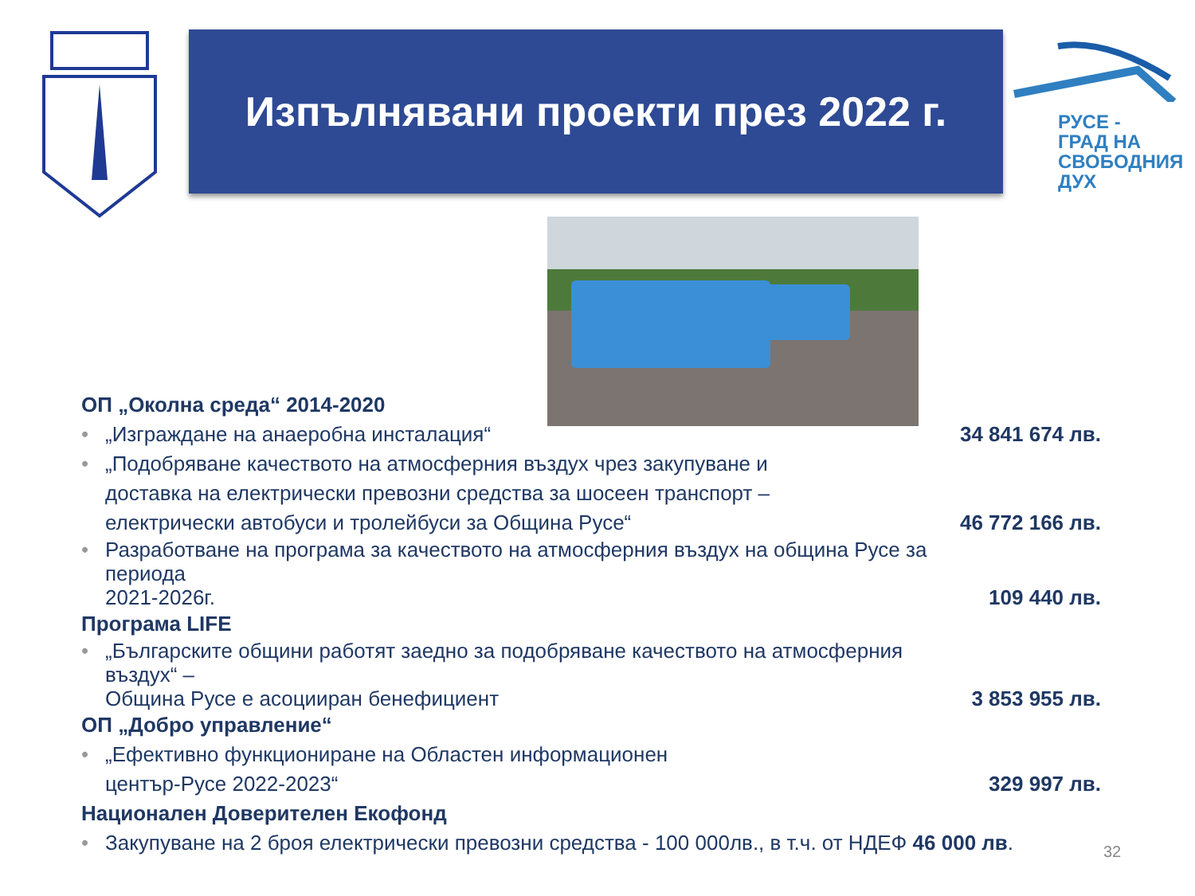Изпълнявани проекти през 2022 г.
РУСЕ -
ГРАД НА
СВОБОДНИЯ
ДУХ
ОП „Околна среда“ 2014-2020
„Изграждане на анаеробна инсталация“34 841 674 лв.
„Подобряване качеството на атмосферния въздух чрез закупуване и
доставка на електрически превозни средства за шосеен транспорт –
електрически автобуси и тролейбуси за Община Русе“46 772 166 лв.
Разработване на програма за качеството на атмосферния въздух на община Русе за периода
2021-2026г. 109 440 лв.
Програма LIFE
„Българските общини работят заедно за подобряване качеството на атмосферния въздух“ –
Община Русе е асоцииран бенефициент 3 853 955 лв.
ОП „Добро управление“
„Ефективно функциониране на Областен информационен
център-Русе 2022-2023“329 997 лв.
Национален Доверителен Екофонд
Закупуване на 2 броя електрически превозни средства - 100 000лв., в т.ч. от НДЕФ 46 000 лв.
32